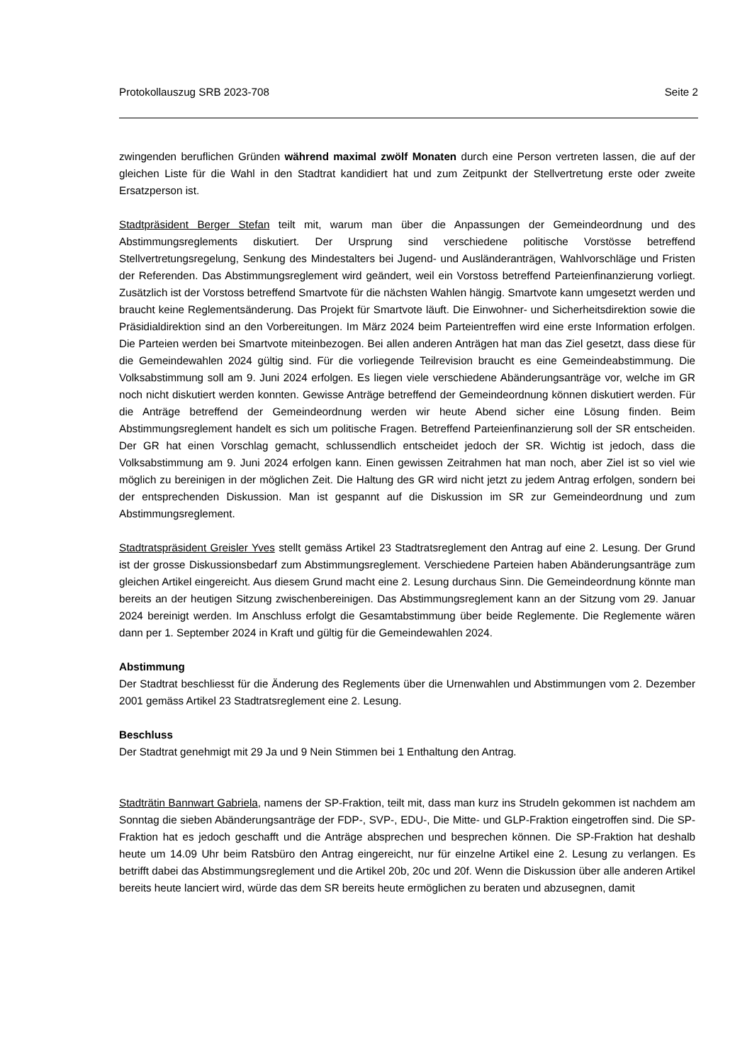Protokollauszug SRB 2023-708 Seite 2
zwingenden beruflichen Gründen während maximal zwölf Monaten durch eine Person vertreten lassen, die auf der gleichen Liste für die Wahl in den Stadtrat kandidiert hat und zum Zeitpunkt der Stellvertretung erste oder zweite Ersatzperson ist.
Stadtpräsident Berger Stefan teilt mit, warum man über die Anpassungen der Gemeindeordnung und des Abstimmungsreglements diskutiert. Der Ursprung sind verschiedene politische Vorstösse betreffend Stellvertretungsregelung, Senkung des Mindestalters bei Jugend- und Ausländeranträgen, Wahlvorschläge und Fristen der Referenden. Das Abstimmungsreglement wird geändert, weil ein Vorstoss betreffend Parteienfinanzierung vorliegt. Zusätzlich ist der Vorstoss betreffend Smartvote für die nächsten Wahlen hängig. Smartvote kann umgesetzt werden und braucht keine Reglementsänderung. Das Projekt für Smartvote läuft. Die Einwohner- und Sicherheitsdirektion sowie die Präsidialdirektion sind an den Vorbereitungen. Im März 2024 beim Parteientreffen wird eine erste Information erfolgen. Die Parteien werden bei Smartvote miteinbezogen. Bei allen anderen Anträgen hat man das Ziel gesetzt, dass diese für die Gemeindewahlen 2024 gültig sind. Für die vorliegende Teilrevision braucht es eine Gemeindeabstimmung. Die Volksabstimmung soll am 9. Juni 2024 erfolgen. Es liegen viele verschiedene Abänderungsanträge vor, welche im GR noch nicht diskutiert werden konnten. Gewisse Anträge betreffend der Gemeindeordnung können diskutiert werden. Für die Anträge betreffend der Gemeindeordnung werden wir heute Abend sicher eine Lösung finden. Beim Abstimmungsreglement handelt es sich um politische Fragen. Betreffend Parteienfinanzierung soll der SR entscheiden. Der GR hat einen Vorschlag gemacht, schlussendlich entscheidet jedoch der SR. Wichtig ist jedoch, dass die Volksabstimmung am 9. Juni 2024 erfolgen kann. Einen gewissen Zeitrahmen hat man noch, aber Ziel ist so viel wie möglich zu bereinigen in der möglichen Zeit. Die Haltung des GR wird nicht jetzt zu jedem Antrag erfolgen, sondern bei der entsprechenden Diskussion. Man ist gespannt auf die Diskussion im SR zur Gemeindeordnung und zum Abstimmungsreglement.
Stadtratspräsident Greisler Yves stellt gemäss Artikel 23 Stadtratsreglement den Antrag auf eine 2. Lesung. Der Grund ist der grosse Diskussionsbedarf zum Abstimmungsreglement. Verschiedene Parteien haben Abänderungsanträge zum gleichen Artikel eingereicht. Aus diesem Grund macht eine 2. Lesung durchaus Sinn. Die Gemeindeordnung könnte man bereits an der heutigen Sitzung zwischenbereinigen. Das Abstimmungsreglement kann an der Sitzung vom 29. Januar 2024 bereinigt werden. Im Anschluss erfolgt die Gesamtabstimmung über beide Reglemente. Die Reglemente wären dann per 1. September 2024 in Kraft und gültig für die Gemeindewahlen 2024.
Abstimmung
Der Stadtrat beschliesst für die Änderung des Reglements über die Urnenwahlen und Abstimmungen vom 2. Dezember 2001 gemäss Artikel 23 Stadtratsreglement eine 2. Lesung.
Beschluss
Der Stadtrat genehmigt mit 29 Ja und 9 Nein Stimmen bei 1 Enthaltung den Antrag.
Stadträtin Bannwart Gabriela, namens der SP-Fraktion, teilt mit, dass man kurz ins Strudeln gekommen ist nachdem am Sonntag die sieben Abänderungsanträge der FDP-, SVP-, EDU-, Die Mitte- und GLP-Fraktion eingetroffen sind. Die SP-Fraktion hat es jedoch geschafft und die Anträge absprechen und besprechen können. Die SP-Fraktion hat deshalb heute um 14.09 Uhr beim Ratsbüro den Antrag eingereicht, nur für einzelne Artikel eine 2. Lesung zu verlangen. Es betrifft dabei das Abstimmungsreglement und die Artikel 20b, 20c und 20f. Wenn die Diskussion über alle anderen Artikel bereits heute lanciert wird, würde das dem SR bereits heute ermöglichen zu beraten und abzusegnen, damit